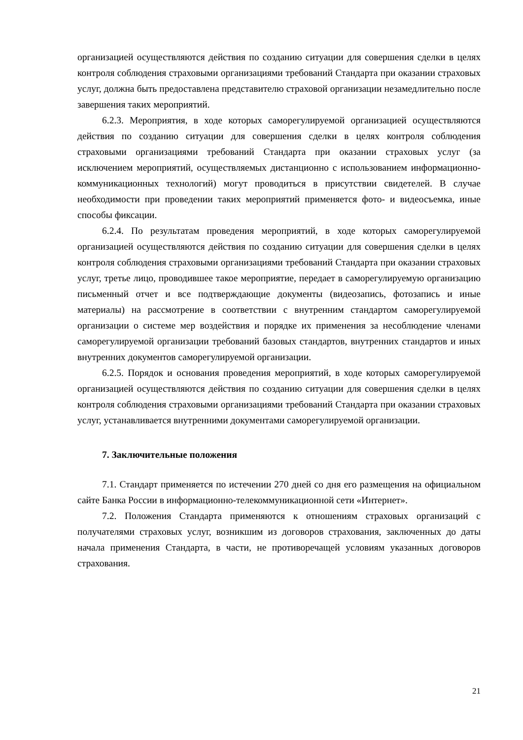организацией осуществляются действия по созданию ситуации для совершения сделки в целях контроля соблюдения страховыми организациями требований Стандарта при оказании страховых услуг, должна быть предоставлена представителю страховой организации незамедлительно после завершения таких мероприятий.
6.2.3. Мероприятия, в ходе которых саморегулируемой организацией осуществляются действия по созданию ситуации для совершения сделки в целях контроля соблюдения страховыми организациями требований Стандарта при оказании страховых услуг (за исключением мероприятий, осуществляемых дистанционно с использованием информационно-коммуникационных технологий) могут проводиться в присутствии свидетелей. В случае необходимости при проведении таких мероприятий применяется фото- и видеосъемка, иные способы фиксации.
6.2.4. По результатам проведения мероприятий, в ходе которых саморегулируемой организацией осуществляются действия по созданию ситуации для совершения сделки в целях контроля соблюдения страховыми организациями требований Стандарта при оказании страховых услуг, третье лицо, проводившее такое мероприятие, передает в саморегулируемую организацию письменный отчет и все подтверждающие документы (видеозапись, фотозапись и иные материалы) на рассмотрение в соответствии с внутренним стандартом саморегулируемой организации о системе мер воздействия и порядке их применения за несоблюдение членами саморегулируемой организации требований базовых стандартов, внутренних стандартов и иных внутренних документов саморегулируемой организации.
6.2.5. Порядок и основания проведения мероприятий, в ходе которых саморегулируемой организацией осуществляются действия по созданию ситуации для совершения сделки в целях контроля соблюдения страховыми организациями требований Стандарта при оказании страховых услуг, устанавливается внутренними документами саморегулируемой организации.
7. Заключительные положения
7.1. Стандарт применяется по истечении 270 дней со дня его размещения на официальном сайте Банка России в информационно-телекоммуникационной сети «Интернет».
7.2. Положения Стандарта применяются к отношениям страховых организаций с получателями страховых услуг, возникшим из договоров страхования, заключенных до даты начала применения Стандарта, в части, не противоречащей условиям указанных договоров страхования.
21